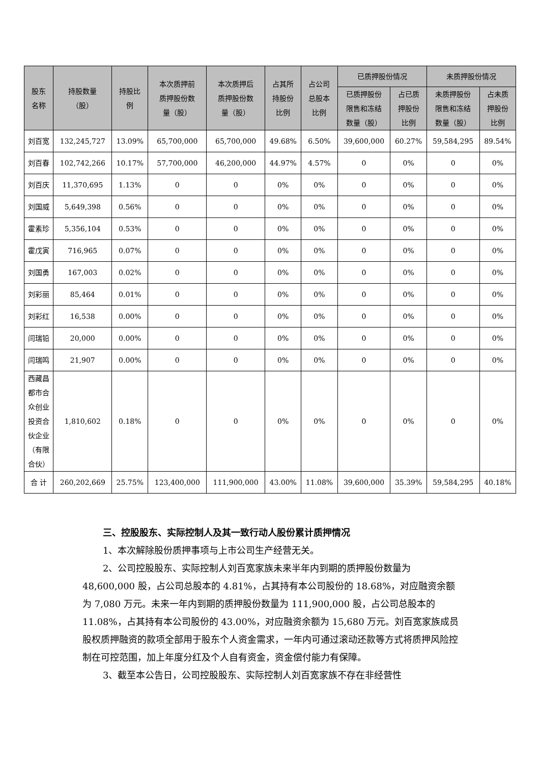| 股东 名称 | 持股数量 （股） | 持股比 例 | 本次质押前 质押股份数 量（股） | 本次质押后 质押股份数 量（股） | 占其所 持股份 比例 | 占公司 总股本 比例 | 已质押股份情况 | | 未质押股份情况 | |
| --- | --- | --- | --- | --- | --- | --- | --- | --- | --- | --- |
| | | | | | | | 已质押股份 限售和冻结 数量（股） | 占已质 押股份 比例 | 未质押股份 限售和冻结 数量（股） | 占未质 押股份 比例 |
| 刘百宽 | 132,245,727 | 13.09% | 65,700,000 | 65,700,000 | 49.68% | 6.50% | 39,600,000 | 60.27% | 59,584,295 | 89.54% |
| 刘百春 | 102,742,266 | 10.17% | 57,700,000 | 46,200,000 | 44.97% | 4.57% | 0 | 0% | 0 | 0% |
| 刘百庆 | 11,370,695 | 1.13% | 0 | 0 | 0% | 0% | 0 | 0% | 0 | 0% |
| 刘国威 | 5,649,398 | 0.56% | 0 | 0 | 0% | 0% | 0 | 0% | 0 | 0% |
| 霍素珍 | 5,356,104 | 0.53% | 0 | 0 | 0% | 0% | 0 | 0% | 0 | 0% |
| 霍戊寅 | 716,965 | 0.07% | 0 | 0 | 0% | 0% | 0 | 0% | 0 | 0% |
| 刘国勇 | 167,003 | 0.02% | 0 | 0 | 0% | 0% | 0 | 0% | 0 | 0% |
| 刘彩丽 | 85,464 | 0.01% | 0 | 0 | 0% | 0% | 0 | 0% | 0 | 0% |
| 刘彩红 | 16,538 | 0.00% | 0 | 0 | 0% | 0% | 0 | 0% | 0 | 0% |
| 闫瑞铅 | 20,000 | 0.00% | 0 | 0 | 0% | 0% | 0 | 0% | 0 | 0% |
| 闫瑞鸣 | 21,907 | 0.00% | 0 | 0 | 0% | 0% | 0 | 0% | 0 | 0% |
| 西藏昌 都市合 众创业 投资合 伙企业 （有限 合伙） | 1,810,602 | 0.18% | 0 | 0 | 0% | 0% | 0 | 0% | 0 | 0% |
| 合 计 | 260,202,669 | 25.75% | 123,400,000 | 111,900,000 | 43.00% | 11.08% | 39,600,000 | 35.39% | 59,584,295 | 40.18% |
三、控股股东、实际控制人及其一致行动人股份累计质押情况
1、本次解除股份质押事项与上市公司生产经营无关。
2、公司控股股东、实际控制人刘百宽家族未来半年内到期的质押股份数量为 48,600,000 股，占公司总股本的 4.81%，占其持有本公司股份的 18.68%，对应融资余额为 7,080 万元。未来一年内到期的质押股份数量为 111,900,000 股，占公司总股本的 11.08%，占其持有本公司股份的 43.00%，对应融资余额为 15,680 万元。刘百宽家族成员股权质押融资的款项全部用于股东个人资金需求，一年内可通过滚动还款等方式将质押风险控制在可控范围，加上年度分红及个人自有资金，资金偿付能力有保障。
3、截至本公告日，公司控股股东、实际控制人刘百宽家族不存在非经营性